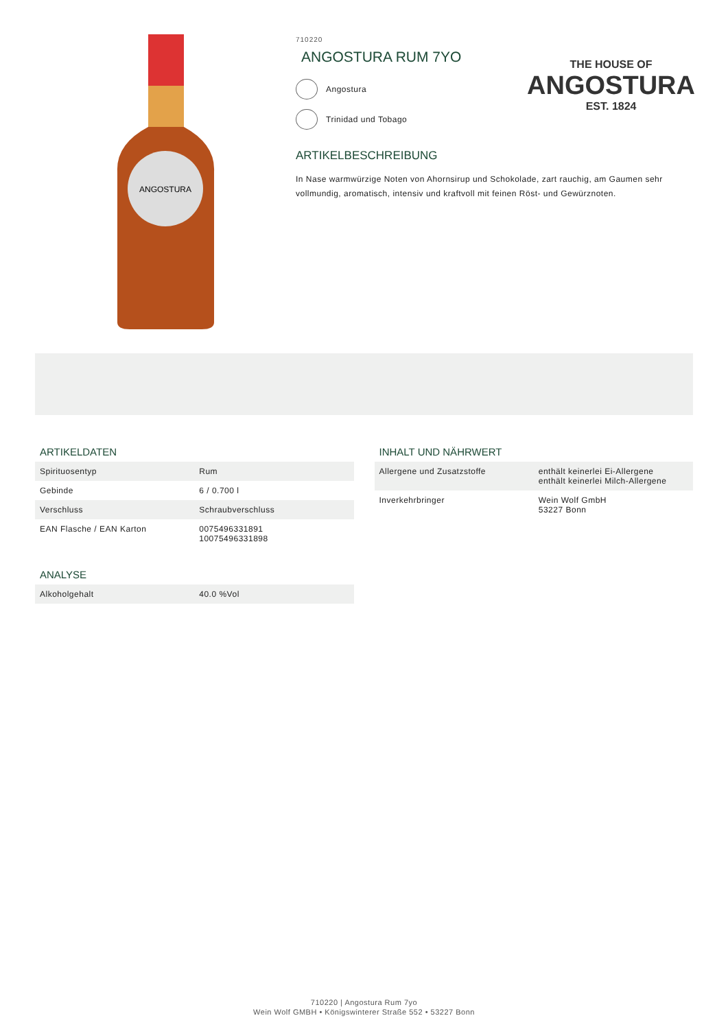ANGOSTURA
710220
ANGOSTURA RUM 7YO
Angostura
Trinidad und Tobago
ARTIKELBESCHREIBUNG
In Nase warmwürzige Noten von Ahornsirup und Schokolade, zart rauchig, am Gaumen sehr vollmundig, aromatisch, intensiv und kraftvoll mit feinen Röst- und Gewürznoten.
THE HOUSE OF
ANGOSTURA
EST. 1824
ARTIKELDATEN
| Spirituosentyp | Rum |
| Gebinde | 6 / 0.700 l |
| Verschluss | Schraubverschluss |
| EAN Flasche / EAN Karton | 0075496331891 10075496331898 |
ANALYSE
| Alkoholgehalt | 40.0 %Vol |
INHALT UND NÄHRWERT
| Allergene und Zusatzstoffe | enthält keinerlei Ei-Allergene enthält keinerlei Milch-Allergene |
| Inverkehrbringer | Wein Wolf GmbH 53227 Bonn |
710220 | Angostura Rum 7yo
Wein Wolf GMBH • Königswinterer Straße 552 • 53227 Bonn